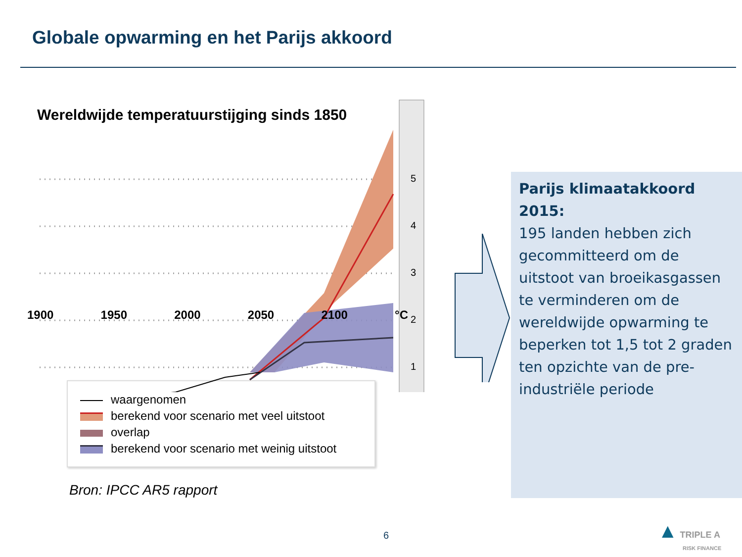Globale opwarming en het Parijs akkoord
Wereldwijde temperatuurstijging sinds 1850
5
4
3
2
1
1900 1950 2000 2050 2100 °C
waargenomen
berekend voor scenario met veel uitstoot
overlap
berekend voor scenario met weinig uitstoot
Bron: IPCC AR5 rapport
Parijs klimaatakkoord 2015:
195 landen hebben zich gecommitteerd om de uitstoot van broeikasgassen te verminderen om de wereldwijde opwarming te beperken tot 1,5 tot 2 graden ten opzichte van de pre-industriële periode
6
▲ TRIPLE A
RISK FINANCE